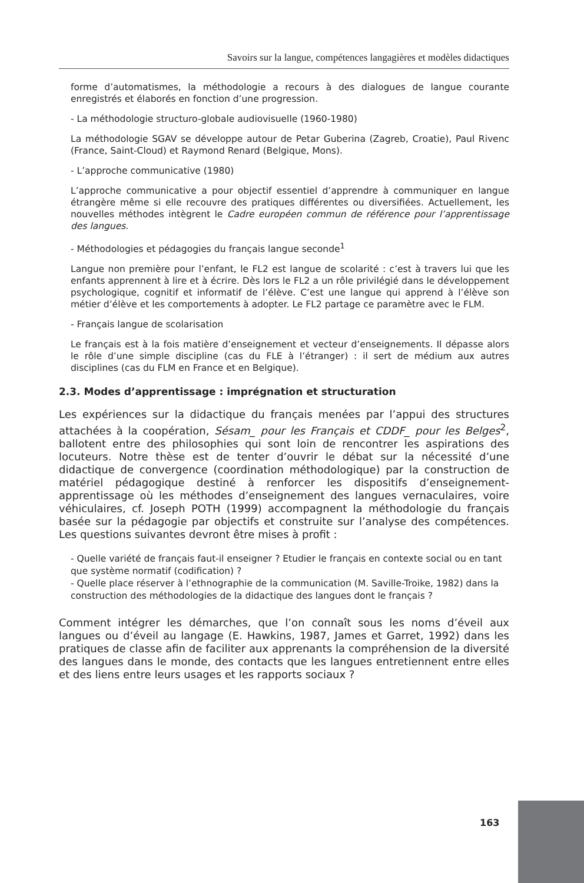Savoirs sur la langue, compétences langagières et modèles didactiques
forme d’automatismes, la méthodologie a recours à des dialogues de langue courante enregistrés et élaborés en fonction d’une progression.
- La méthodologie structuro-globale audiovisuelle (1960-1980)
La méthodologie SGAV se développe autour de Petar Guberina (Zagreb, Croatie), Paul Rivenc (France, Saint-Cloud) et Raymond Renard (Belgique, Mons).
- L’approche communicative (1980)
L’approche communicative a pour objectif essentiel d’apprendre à communiquer en langue étrangère même si elle recouvre des pratiques différentes ou diversifiées. Actuellement, les nouvelles méthodes intègrent le Cadre européen commun de référence pour l’apprentissage des langues.
- Méthodologies et pédagogies du français langue seconde<sup>1</sup>
Langue non première pour l’enfant, le FL2 est langue de scolarité : c’est à travers lui que les enfants apprennent à lire et à écrire. Dès lors le FL2 a un rôle privilégié dans le développement psychologique, cognitif et informatif de l’élève. C’est une langue qui apprend à l’élève son métier d’élève et les comportements à adopter. Le FL2 partage ce paramètre avec le FLM.
- Français langue de scolarisation
Le français est à la fois matière d’enseignement et vecteur d’enseignements. Il dépasse alors le rôle d’une simple discipline (cas du FLE à l’étranger) : il sert de médium aux autres disciplines (cas du FLM en France et en Belgique).
2.3. Modes d’apprentissage : imprégnation et structuration
Les expériences sur la didactique du français menées par l’appui des structures attachées à la coopération, Sésam_ pour les Français et CDDF_ pour les Belges<sup>2</sup>, ballotent entre des philosophies qui sont loin de rencontrer les aspirations des locuteurs. Notre thèse est de tenter d’ouvrir le débat sur la nécessité d’une didactique de convergence (coordination méthodologique) par la construction de matériel pédagogique destiné à renforcer les dispositifs d’enseignement-apprentissage où les méthodes d’enseignement des langues vernaculaires, voire véhiculaires, cf. Joseph POTH (1999) accompagnent la méthodologie du français basée sur la pédagogie par objectifs et construite sur l’analyse des compétences. Les questions suivantes devront être mises à profit :
- Quelle variété de français faut-il enseigner ? Etudier le français en contexte social ou en tant que système normatif (codification) ?
- Quelle place réserver à l’ethnographie de la communication (M. Saville-Troike, 1982) dans la construction des méthodologies de la didactique des langues dont le français ?
Comment intégrer les démarches, que l’on connaît sous les noms d’éveil aux langues ou d’éveil au langage (E. Hawkins, 1987, James et Garret, 1992) dans les pratiques de classe afin de faciliter aux apprenants la compréhension de la diversité des langues dans le monde, des contacts que les langues entretiennent entre elles et des liens entre leurs usages et les rapports sociaux ?
163